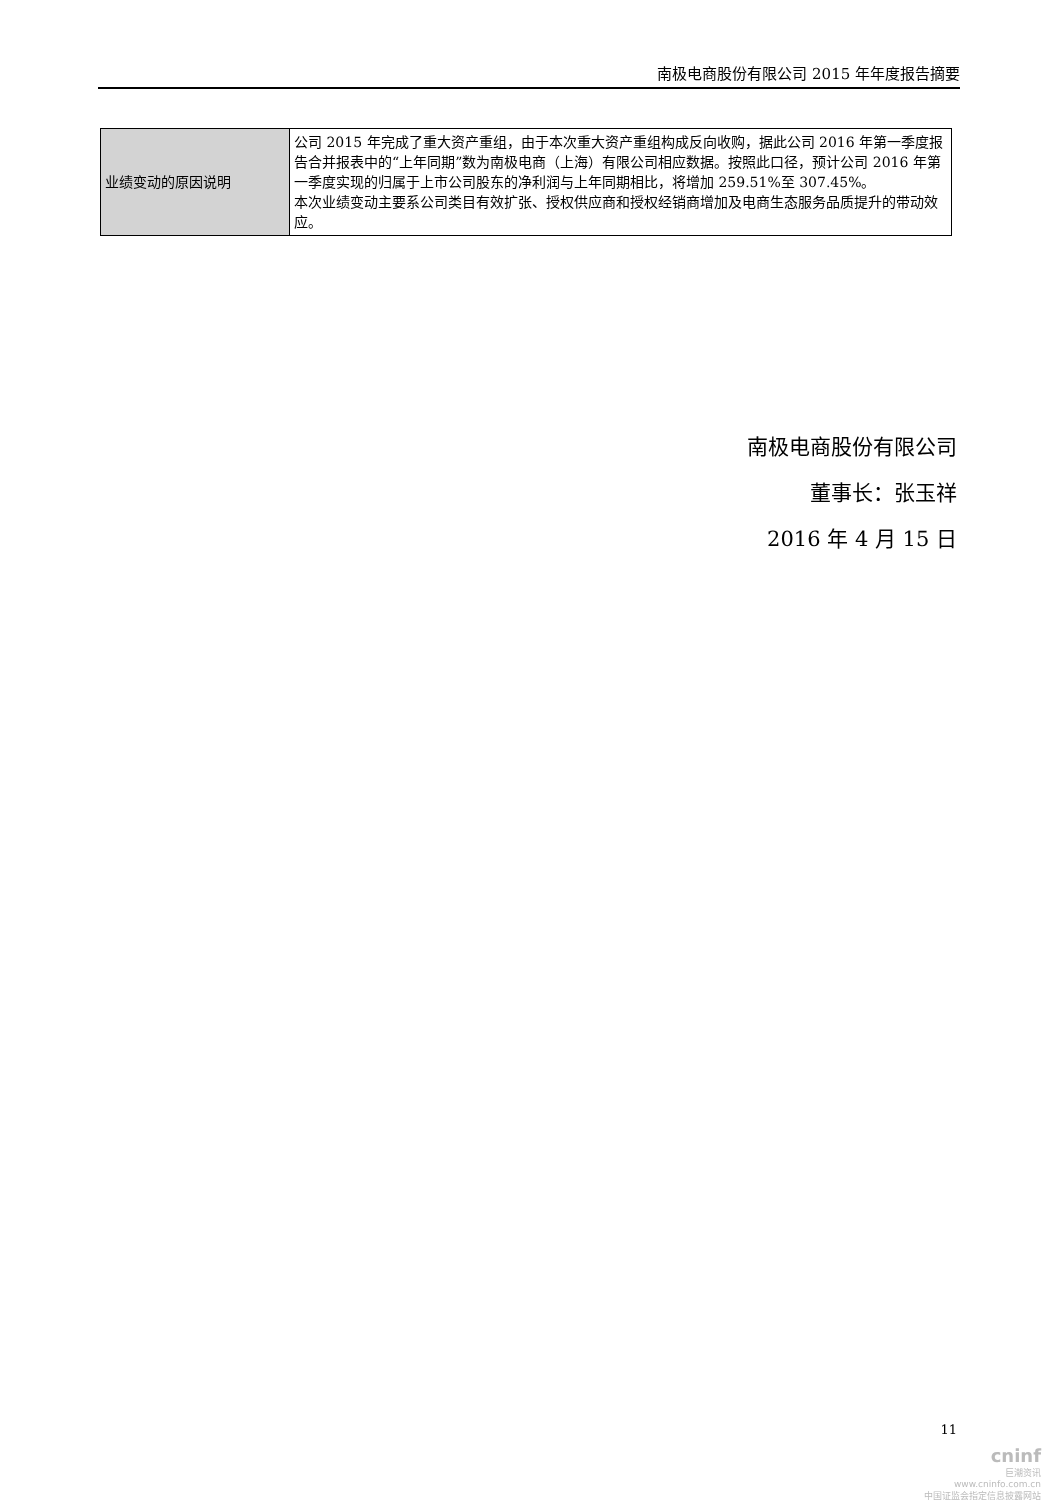南极电商股份有限公司 2015 年年度报告摘要
| 业绩变动的原因说明 | 公司 2015 年完成了重大资产重组，由于本次重大资产重组构成反向收购，据此公司 2016 年第一季度报告合并报表中的“上年同期”数为南极电商（上海）有限公司相应数据。按照此口径，预计公司 2016 年第一季度实现的归属于上市公司股东的净利润与上年同期相比，将增加 259.51%至 307.45%。 本次业绩变动主要系公司类目有效扩张、授权供应商和授权经销商增加及电商生态服务品质提升的带动效应。 |
南极电商股份有限公司
董事长：张玉祥
2016 年 4 月 15 日
11
cninf
巨潮资讯
www.cninfo.com.cn
中国证监会指定信息披露网站